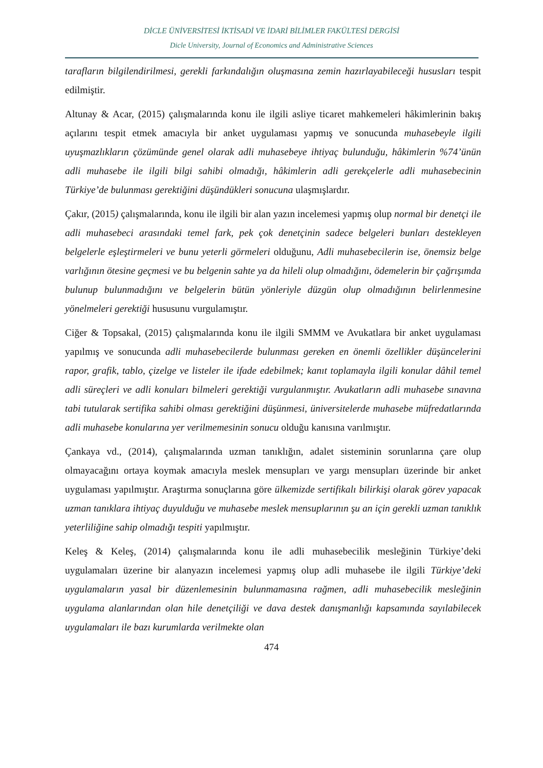DİCLE ÜNİVERSİTESİ İKTİSADİ VE İDARİ BİLİMLER FAKÜLTESİ DERGİSİ
Dicle University, Journal of Economics and Administrative Sciences
tarafların bilgilendirilmesi, gerekli farkındalığın oluşmasına zemin hazırlayabileceği hususları tespit edilmiştir.
Altunay & Acar, (2015) çalışmalarında konu ile ilgili asliye ticaret mahkemeleri hâkimlerinin bakış açılarını tespit etmek amacıyla bir anket uygulaması yapmış ve sonucunda muhasebeyle ilgili uyuşmazlıkların çözümünde genel olarak adli muhasebeye ihtiyaç bulunduğu, hâkimlerin %74’ünün adli muhasebe ile ilgili bilgi sahibi olmadığı, hâkimlerin adli gerekçelerle adli muhasebecinin Türkiye’de bulunması gerektiğini düşündükleri sonucuna ulaşmışlardır.
Çakır, (2015) çalışmalarında, konu ile ilgili bir alan yazın incelemesi yapmış olup normal bir denetçi ile adli muhasebeci arasındaki temel fark, pek çok denetçinin sadece belgeleri bunları destekleyen belgelerle eşleştirmeleri ve bunu yeterli görmeleri olduğunu, Adli muhasebecilerin ise, önemsiz belge varlığının ötesine geçmesi ve bu belgenin sahte ya da hileli olup olmadığını, ödemelerin bir çağrışımda bulunup bulunmadığını ve belgelerin bütün yönleriyle düzgün olup olmadığının belirlenmesine yönelmeleri gerektiği hususunu vurgulamıştır.
Ciğer & Topsakal, (2015) çalışmalarında konu ile ilgili SMMM ve Avukatlara bir anket uygulaması yapılmış ve sonucunda adli muhasebecilerde bulunması gereken en önemli özellikler düşüncelerini rapor, grafik, tablo, çizelge ve listeler ile ifade edebilmek; kanıt toplamayla ilgili konular dâhil temel adli süreçleri ve adli konuları bilmeleri gerektiği vurgulanmıştır. Avukatların adli muhasebe sınavına tabi tutularak sertifika sahibi olması gerektiğini düşünmesi, üniversitelerde muhasebe müfredatlarında adli muhasebe konularına yer verilmemesinin sonucu olduğu kanısına varılmıştır.
Çankaya vd., (2014), çalışmalarında uzman tanıklığın, adalet sisteminin sorunlarına çare olup olmayacağını ortaya koymak amacıyla meslek mensupları ve yargı mensupları üzerinde bir anket uygulaması yapılmıştır. Araştırma sonuçlarına göre ülkemizde sertifikalı bilirkişi olarak görev yapacak uzman tanıklara ihtiyaç duyulduğu ve muhasebe meslek mensuplarının şu an için gerekli uzman tanıklık yeterliliğine sahip olmadığı tespiti yapılmıştır.
Keleş & Keleş, (2014) çalışmalarında konu ile adli muhasebecilik mesleğinin Türkiye’deki uygulamaları üzerine bir alanyazın incelemesi yapmış olup adli muhasebe ile ilgili Türkiye’deki uygulamaların yasal bir düzenlemesinin bulunmamasına rağmen, adli muhasebecilik mesleğinin uygulama alanlarından olan hile denetçiliği ve dava destek danışmanlığı kapsamında sayılabilecek uygulamaları ile bazı kurumlarda verilmekte olan
474